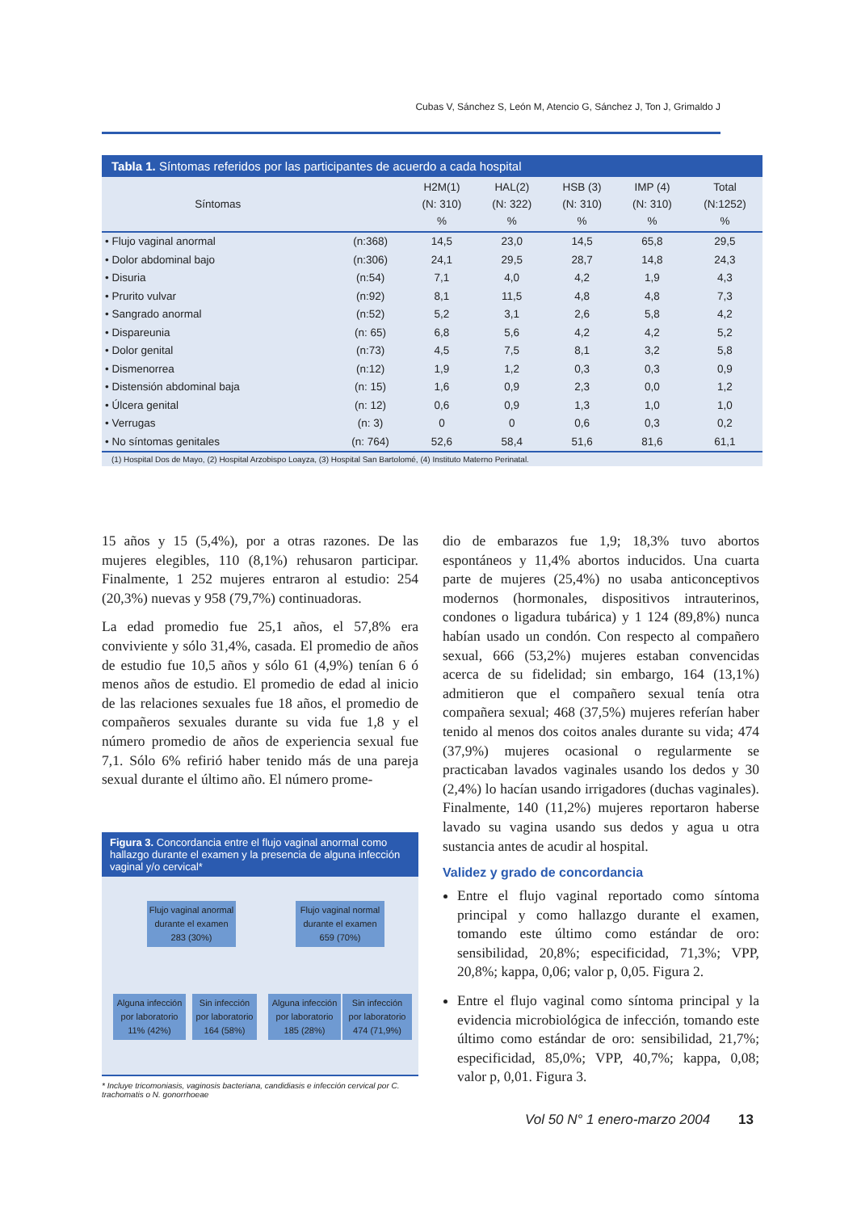Cubas V, Sánchez S, León M, Atencio G, Sánchez J, Ton J, Grimaldo J
Tabla 1. Síntomas referidos por las participantes de acuerdo a cada hospital
| Síntomas | | H2M(1) (N: 310) % | HAL(2) (N: 322) % | HSB (3) (N: 310) % | IMP (4) (N: 310) % | Total (N:1252) % |
| --- | --- | --- | --- | --- | --- | --- |
| • Flujo vaginal anormal | (n:368) | 14,5 | 23,0 | 14,5 | 65,8 | 29,5 |
| • Dolor abdominal bajo | (n:306) | 24,1 | 29,5 | 28,7 | 14,8 | 24,3 |
| • Disuria | (n:54) | 7,1 | 4,0 | 4,2 | 1,9 | 4,3 |
| • Prurito vulvar | (n:92) | 8,1 | 11,5 | 4,8 | 4,8 | 7,3 |
| • Sangrado anormal | (n:52) | 5,2 | 3,1 | 2,6 | 5,8 | 4,2 |
| • Dispareunia | (n: 65) | 6,8 | 5,6 | 4,2 | 4,2 | 5,2 |
| • Dolor genital | (n:73) | 4,5 | 7,5 | 8,1 | 3,2 | 5,8 |
| • Dismenorrea | (n:12) | 1,9 | 1,2 | 0,3 | 0,3 | 0,9 |
| • Distensión abdominal baja | (n: 15) | 1,6 | 0,9 | 2,3 | 0,0 | 1,2 |
| • Úlcera genital | (n: 12) | 0,6 | 0,9 | 1,3 | 1,0 | 1,0 |
| • Verrugas | (n: 3) | 0 | 0 | 0,6 | 0,3 | 0,2 |
| • No síntomas genitales | (n: 764) | 52,6 | 58,4 | 51,6 | 81,6 | 61,1 |
(1) Hospital Dos de Mayo, (2) Hospital Arzobispo Loayza, (3) Hospital San Bartolomé, (4) Instituto Materno Perinatal.
15 años y 15 (5,4%), por a otras razones. De las mujeres elegibles, 110 (8,1%) rehusaron participar. Finalmente, 1 252 mujeres entraron al estudio: 254 (20,3%) nuevas y 958 (79,7%) continuadoras.
La edad promedio fue 25,1 años, el 57,8% era conviviente y sólo 31,4%, casada. El promedio de años de estudio fue 10,5 años y sólo 61 (4,9%) tenían 6 ó menos años de estudio. El promedio de edad al inicio de las relaciones sexuales fue 18 años, el promedio de compañeros sexuales durante su vida fue 1,8 y el número promedio de años de experiencia sexual fue 7,1. Sólo 6% refirió haber tenido más de una pareja sexual durante el último año. El número prome-
Figura 3. Concordancia entre el flujo vaginal anormal como hallazgo durante el examen y la presencia de alguna infección vaginal y/o cervical*
Flujo vaginal anormal
durante el examen
283 (30%)
Flujo vaginal normal
durante el examen
659 (70%)
Alguna infección
por laboratorio
11% (42%)
Sin infección
por laboratorio
164 (58%)
Alguna infección
por laboratorio
185 (28%)
Sin infección
por laboratorio
474 (71,9%)
* Incluye tricomoniasis, vaginosis bacteriana, candidiasis e infección cervical por C. trachomatis o N. gonorrhoeae
dio de embarazos fue 1,9; 18,3% tuvo abortos espontáneos y 11,4% abortos inducidos. Una cuarta parte de mujeres (25,4%) no usaba anticonceptivos modernos (hormonales, dispositivos intrauterinos, condones o ligadura tubárica) y 1 124 (89,8%) nunca habían usado un condón. Con respecto al compañero sexual, 666 (53,2%) mujeres estaban convencidas acerca de su fidelidad; sin embargo, 164 (13,1%) admitieron que el compañero sexual tenía otra compañera sexual; 468 (37,5%) mujeres referían haber tenido al menos dos coitos anales durante su vida; 474 (37,9%) mujeres ocasional o regularmente se practicaban lavados vaginales usando los dedos y 30 (2,4%) lo hacían usando irrigadores (duchas vaginales). Finalmente, 140 (11,2%) mujeres reportaron haberse lavado su vagina usando sus dedos y agua u otra sustancia antes de acudir al hospital.
Validez y grado de concordancia
Entre el flujo vaginal reportado como síntoma principal y como hallazgo durante el examen, tomando este último como estándar de oro: sensibilidad, 20,8%; especificidad, 71,3%; VPP, 20,8%; kappa, 0,06; valor p, 0,05. Figura 2.
Entre el flujo vaginal como síntoma principal y la evidencia microbiológica de infección, tomando este último como estándar de oro: sensibilidad, 21,7%; especificidad, 85,0%; VPP, 40,7%; kappa, 0,08; valor p, 0,01. Figura 3.
Vol 50 N° 1 enero-marzo 2004 13